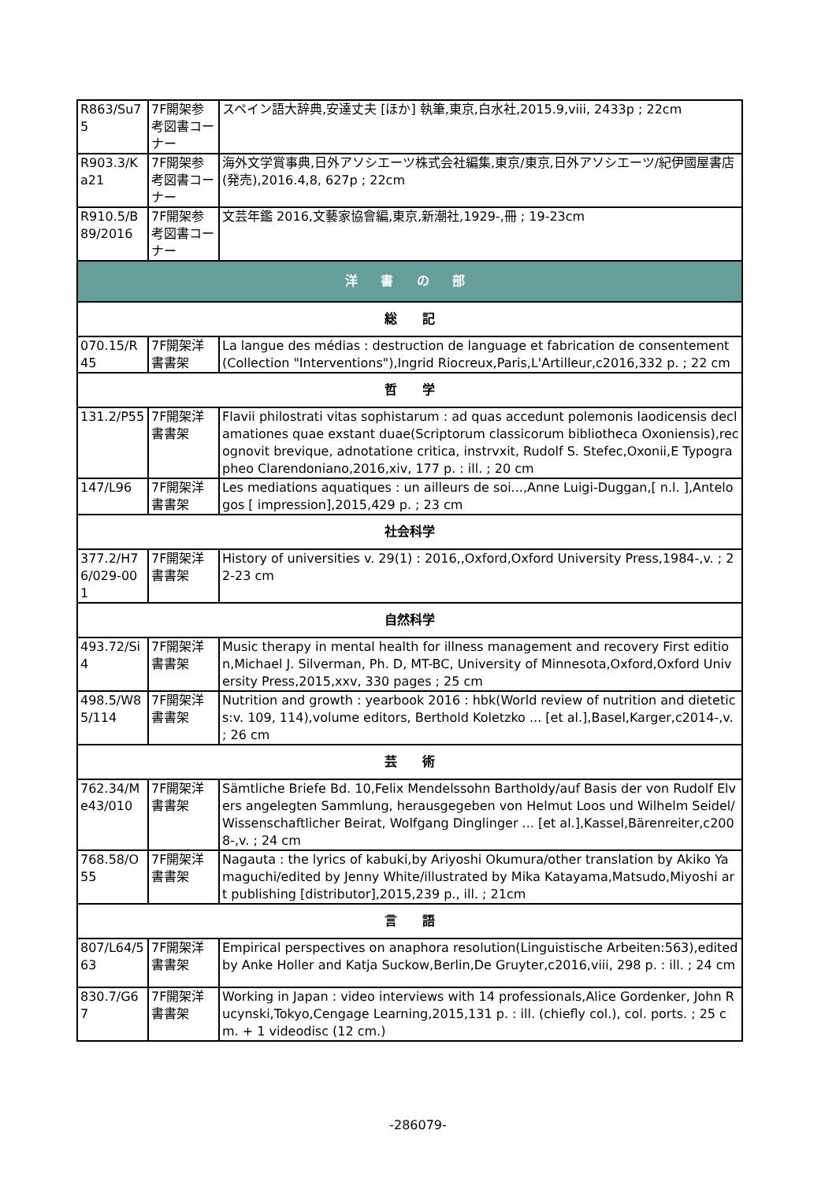| R863/Su75 | 7F開架参考図書コーナー | スペイン語大辞典,安達丈夫 [ほか] 執筆,東京,白水社,2015.9,viii, 2433p ; 22cm |
| R903.3/Ka21 | 7F開架参考図書コーナー | 海外文学賞事典,日外アソシエーツ株式会社編集,東京/東京,日外アソシエーツ/紀伊國屋書店 (発売),2016.4,8, 627p ; 22cm |
| R910.5/B89/2016 | 7F開架参考図書コーナー | 文芸年鑑 2016,文藝家協會編,東京,新潮社,1929-,冊 ; 19-23cm |
| 洋 書 の 部 | | |
| 総 記 | | |
| 070.15/R45 | 7F開架洋書書架 | La langue des médias : destruction de language et fabrication de consentement(Collection "Interventions"),Ingrid Riocreux,Paris,L'Artilleur,c2016,332 p. ; 22 cm |
| 哲 学 | | |
| 131.2/P55 | 7F開架洋書書架 | Flavii philostrati vitas sophistarum : ad quas accedunt polemonis laodicensis declamationes quae exstant duae(Scriptorum classicorum bibliotheca Oxoniensis),recognovit brevique, adnotatione critica, instrvxit, Rudolf S. Stefec,Oxonii,E Typographeo Clarendoniano,2016,xiv, 177 p. : ill. ; 20 cm |
| 147/L96 | 7F開架洋書書架 | Les mediations aquatiques : un ailleurs de soi...,Anne Luigi-Duggan,[ n.l. ],Antelogos [ impression],2015,429 p. ; 23 cm |
| 社会科学 | | |
| 377.2/H76/029-001 | 7F開架洋書書架 | History of universities v. 29(1) : 2016,,Oxford,Oxford University Press,1984-,v. ; 22-23 cm |
| 自然科学 | | |
| 493.72/Si4 | 7F開架洋書書架 | Music therapy in mental health for illness management and recovery First edition,Michael J. Silverman, Ph. D, MT-BC, University of Minnesota,Oxford,Oxford University Press,2015,xxv, 330 pages ; 25 cm |
| 498.5/W85/114 | 7F開架洋書書架 | Nutrition and growth : yearbook 2016 : hbk(World review of nutrition and dietetics:v. 109, 114),volume editors, Berthold Koletzko ... [et al.],Basel,Karger,c2014-,v. ; 26 cm |
| 芸 術 | | |
| 762.34/Me43/010 | 7F開架洋書書架 | Sämtliche Briefe Bd. 10,Felix Mendelssohn Bartholdy/auf Basis der von Rudolf Elvers angelegten Sammlung, herausgegeben von Helmut Loos und Wilhelm Seidel/Wissenschaftlicher Beirat, Wolfgang Dinglinger ... [et al.],Kassel,Bärenreiter,c2008-,v. ; 24 cm |
| 768.58/O55 | 7F開架洋書書架 | Nagauta : the lyrics of kabuki,by Ariyoshi Okumura/other translation by Akiko Yamaguchi/edited by Jenny White/illustrated by Mika Katayama,Matsudo,Miyoshi art publishing [distributor],2015,239 p., ill. ; 21cm |
| 言 語 | | |
| 807/L64/563 | 7F開架洋書書架 | Empirical perspectives on anaphora resolution(Linguistische Arbeiten:563),edited by Anke Holler and Katja Suckow,Berlin,De Gruyter,c2016,viii, 298 p. : ill. ; 24 cm |
| 830.7/G67 | 7F開架洋書書架 | Working in Japan : video interviews with 14 professionals,Alice Gordenker, John Rucynski,Tokyo,Cengage Learning,2015,131 p. : ill. (chiefly col.), col. ports. ; 25 cm. + 1 videodisc (12 cm.) |
-286079-